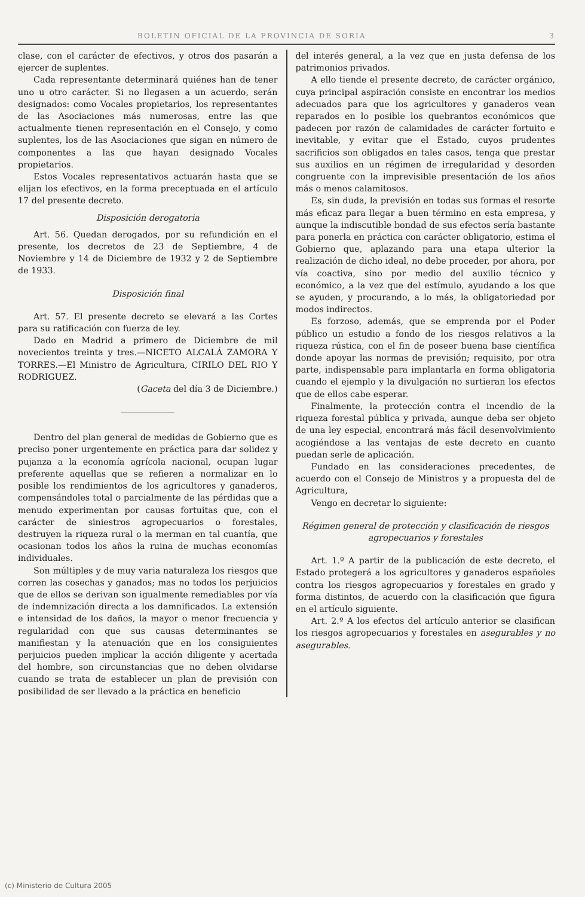BOLETIN OFICIAL DE LA PROVINCIA DE SORIA 3
clase, con el carácter de efectivos, y otros dos pasarán a ejercer de suplentes.
Cada representante determinará quiénes han de tener uno u otro carácter. Si no llegasen a un acuerdo, serán designados: como Vocales propietarios, los representantes de las Asociaciones más numerosas, entre las que actualmente tienen representación en el Consejo, y como suplentes, los de las Asociaciones que sigan en número de componentes a las que hayan designado Vocales propietarios.
Estos Vocales representativos actuarán hasta que se elijan los efectivos, en la forma preceptuada en el artículo 17 del presente decreto.
Disposición derogatoria
Art. 56. Quedan derogados, por su refundición en el presente, los decretos de 23 de Septiembre, 4 de Noviembre y 14 de Diciembre de 1932 y 2 de Septiembre de 1933.
Disposición final
Art. 57. El presente decreto se elevará a las Cortes para su ratificación con fuerza de ley.
Dado en Madrid a primero de Diciembre de mil novecientos treinta y tres.—NICETO ALCALÁ ZAMORA Y TORRES.—El Ministro de Agricultura, CIRILO DEL RIO Y RODRIGUEZ.
(Gaceta del día 3 de Diciembre.)
Dentro del plan general de medidas de Gobierno que es preciso poner urgentemente en práctica para dar solidez y pujanza a la economía agrícola nacional, ocupan lugar preferente aquellas que se refieren a normalizar en lo posible los rendimientos de los agricultores y ganaderos, compensándoles total o parcialmente de las pérdidas que a menudo experimentan por causas fortuitas que, con el carácter de siniestros agropecuarios o forestales, destruyen la riqueza rural o la merman en tal cuantía, que ocasionan todos los años la ruina de muchas economías individuales.
Son múltiples y de muy varia naturaleza los riesgos que corren las cosechas y ganados; mas no todos los perjuicios que de ellos se derivan son igualmente remediables por vía de indemnización directa a los damnificados. La extensión e intensidad de los daños, la mayor o menor frecuencia y regularidad con que sus causas determinantes se manifiestan y la atenuación que en los consiguientes perjuicios pueden implicar la acción diligente y acertada del hombre, son circunstancias que no deben olvidarse cuando se trata de establecer un plan de previsión con posibilidad de ser llevado a la práctica en beneficio
del interés general, a la vez que en justa defensa de los patrimonios privados.
A ello tiende el presente decreto, de carácter orgánico, cuya principal aspiración consiste en encontrar los medios adecuados para que los agricultores y ganaderos vean reparados en lo posible los quebrantos económicos que padecen por razón de calamidades de carácter fortuito e inevitable, y evitar que el Estado, cuyos prudentes sacrificios son obligados en tales casos, tenga que prestar sus auxilios en un régimen de irregularidad y desorden congruente con la imprevisible presentación de los años más o menos calamitosos.
Es, sin duda, la previsión en todas sus formas el resorte más eficaz para llegar a buen término en esta empresa, y aunque la indiscutible bondad de sus efectos sería bastante para ponerla en práctica con carácter obligatorio, estima el Gobierno que, aplazando para una etapa ulterior la realización de dicho ideal, no debe proceder, por ahora, por vía coactiva, sino por medio del auxilio técnico y económico, a la vez que del estímulo, ayudando a los que se ayuden, y procurando, a lo más, la obligatoriedad por modos indirectos.
Es forzoso, además, que se emprenda por el Poder público un estudio a fondo de los riesgos relativos a la riqueza rústica, con el fin de poseer buena base científica donde apoyar las normas de previsión; requisito, por otra parte, indispensable para implantarla en forma obligatoria cuando el ejemplo y la divulgación no surtieran los efectos que de ellos cabe esperar.
Finalmente, la protección contra el incendio de la riqueza forestal pública y privada, aunque deba ser objeto de una ley especial, encontrará más fácil desenvolvimiento acogiéndose a las ventajas de este decreto en cuanto puedan serle de aplicación.
Fundado en las consideraciones precedentes, de acuerdo con el Consejo de Ministros y a propuesta del de Agricultura,
Vengo en decretar lo siguiente:
Régimen general de protección y clasificación de riesgos agropecuarios y forestales
Art. 1.º A partir de la publicación de este decreto, el Estado protegerá a los agricultores y ganaderos españoles contra los riesgos agropecuarios y forestales en grado y forma distintos, de acuerdo con la clasificación que figura en el artículo siguiente.
Art. 2.º A los efectos del artículo anterior se clasifican los riesgos agropecuarios y forestales en asegurables y no asegurables.
(c) Ministerio de Cultura 2005